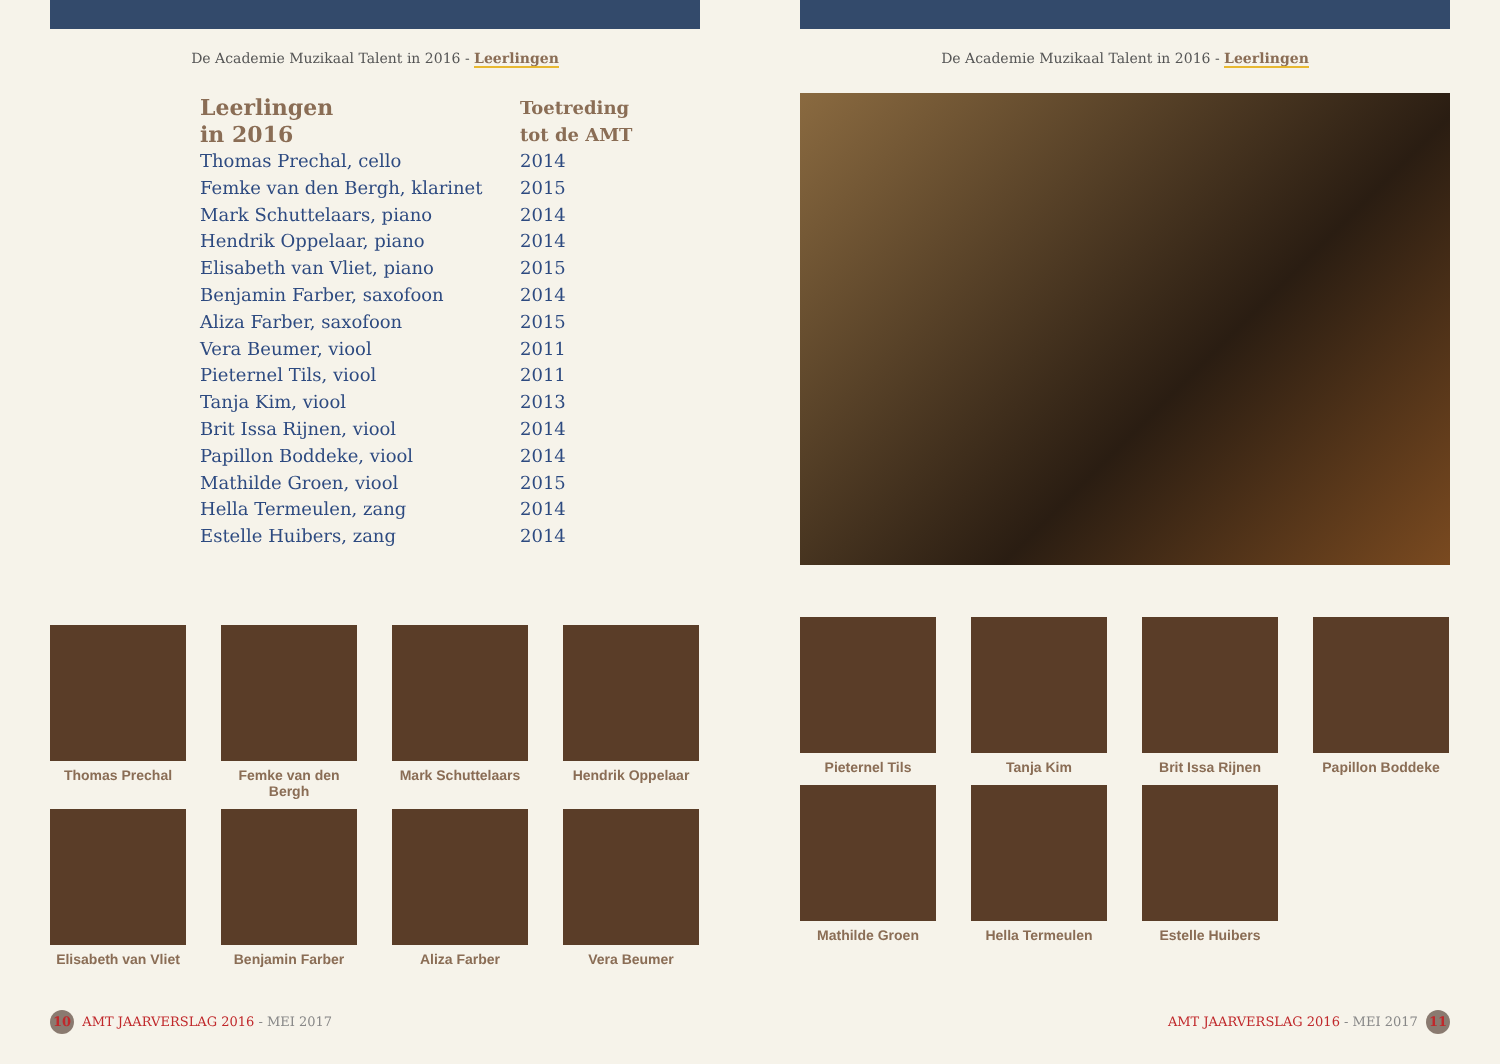De Academie Muzikaal Talent in 2016 - Leerlingen
| Leerlingen in 2016 | Toetreding tot de AMT |
| --- | --- |
| Thomas Prechal, cello | 2014 |
| Femke van den Bergh, klarinet | 2015 |
| Mark Schuttelaars, piano | 2014 |
| Hendrik Oppelaar, piano | 2014 |
| Elisabeth van Vliet, piano | 2015 |
| Benjamin Farber, saxofoon | 2014 |
| Aliza Farber, saxofoon | 2015 |
| Vera Beumer, viool | 2011 |
| Pieternel Tils, viool | 2011 |
| Tanja Kim, viool | 2013 |
| Brit Issa Rijnen, viool | 2014 |
| Papillon Boddeke, viool | 2014 |
| Mathilde Groen, viool | 2015 |
| Hella Termeulen, zang | 2014 |
| Estelle Huibers, zang | 2014 |
Thomas Prechal
Femke van den Bergh
Mark Schuttelaars
Hendrik Oppelaar
Elisabeth van Vliet
Benjamin Farber
Aliza Farber
Vera Beumer
10 AMT JAARVERSLAG 2016 - MEI 2017
De Academie Muzikaal Talent in 2016 - Leerlingen
Pieternel Tils
Tanja Kim
Brit Issa Rijnen
Papillon Boddeke
Mathilde Groen
Hella Termeulen
Estelle Huibers
AMT JAARVERSLAG 2016 - MEI 2017 11